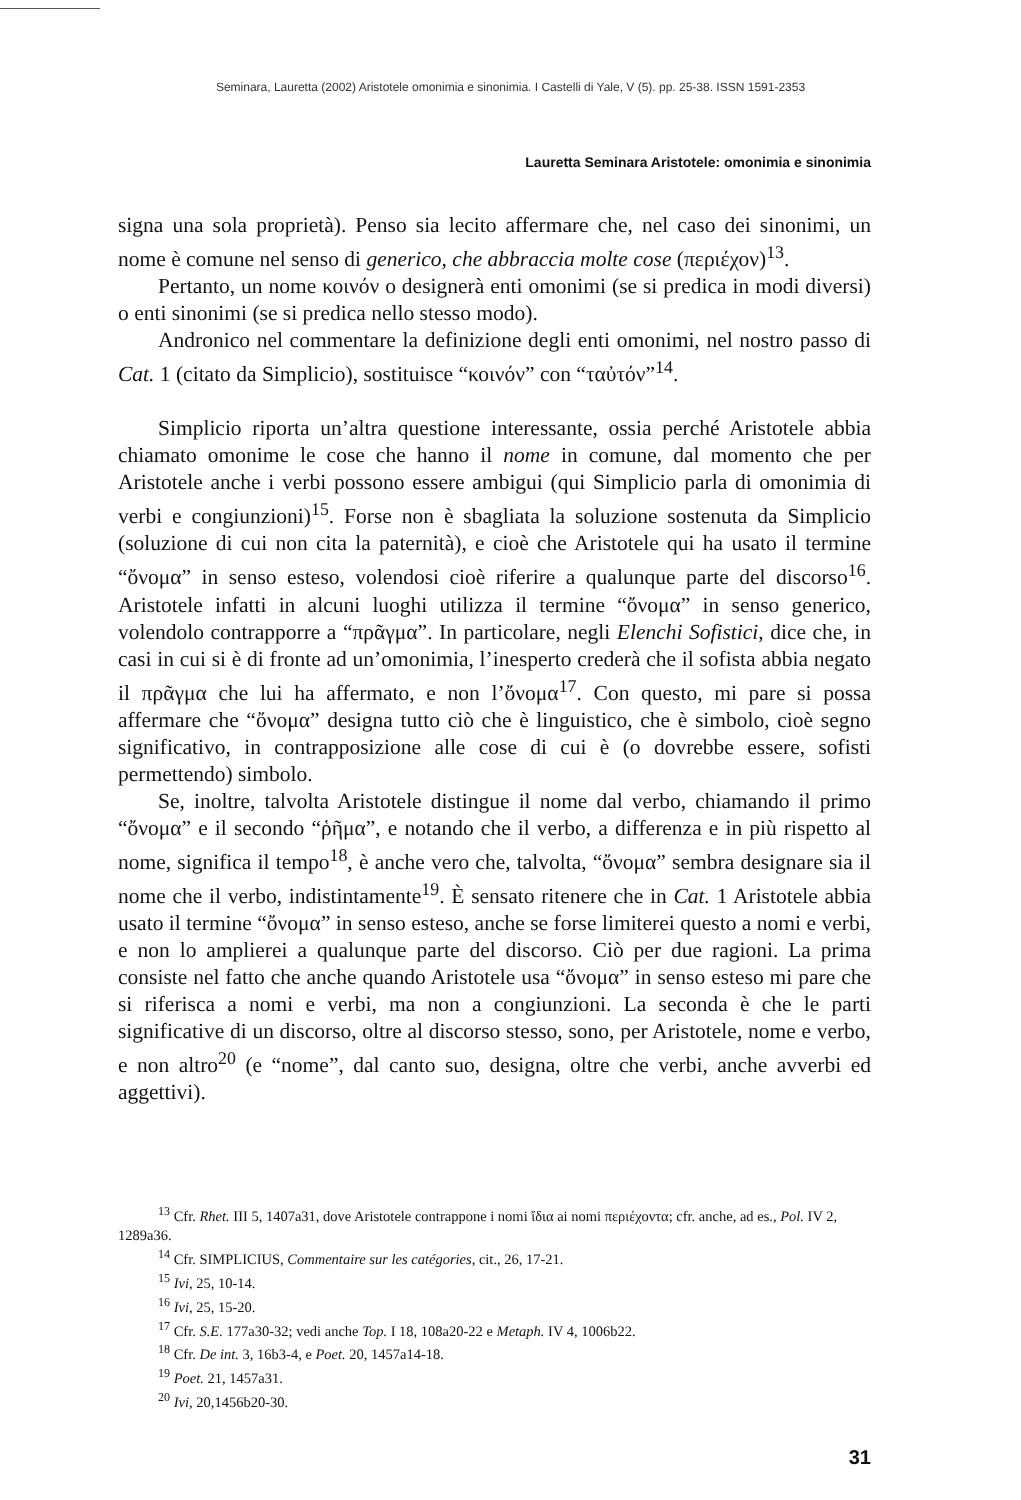Seminara, Lauretta (2002) Aristotele omonimia e sinonimia. I Castelli di Yale, V (5). pp. 25-38. ISSN 1591-2353
Lauretta Seminara Aristotele: omonimia e sinonimia
signa una sola proprietà). Penso sia lecito affermare che, nel caso dei sinonimi, un nome è comune nel senso di generico, che abbraccia molte cose (περιέχον)<sup>13</sup>.
Pertanto, un nome κοινόν o designerà enti omonimi (se si predica in modi diversi) o enti sinonimi (se si predica nello stesso modo).
Andronico nel commentare la definizione degli enti omonimi, nel nostro passo di Cat. 1 (citato da Simplicio), sostituisce “κοινόν” con “ταὐτόν”<sup>14</sup>.
Simplicio riporta un’altra questione interessante, ossia perché Aristotele abbia chiamato omonime le cose che hanno il nome in comune, dal momento che per Aristotele anche i verbi possono essere ambigui (qui Simplicio parla di omonimia di verbi e congiunzioni)<sup>15</sup>. Forse non è sbagliata la soluzione sostenuta da Simplicio (soluzione di cui non cita la paternità), e cioè che Aristotele qui ha usato il termine “ὄνομα” in senso esteso, volendosi cioè riferire a qualunque parte del discorso<sup>16</sup>. Aristotele infatti in alcuni luoghi utilizza il termine “ὄνομα” in senso generico, volendolo contrapporre a “πρᾶγμα”. In particolare, negli Elenchi Sofistici, dice che, in casi in cui si è di fronte ad un’omonimia, l’inesperto crederà che il sofista abbia negato il πρᾶγμα che lui ha affermato, e non l’ὄνομα<sup>17</sup>. Con questo, mi pare si possa affermare che “ὄνομα” designa tutto ciò che è linguistico, che è simbolo, cioè segno significativo, in contrapposizione alle cose di cui è (o dovrebbe essere, sofisti permettendo) simbolo.
Se, inoltre, talvolta Aristotele distingue il nome dal verbo, chiamando il primo “ὄνομα” e il secondo “ῥῆμα”, e notando che il verbo, a differenza e in più rispetto al nome, significa il tempo<sup>18</sup>, è anche vero che, talvolta, “ὄνομα” sembra designare sia il nome che il verbo, indistintamente<sup>19</sup>. È sensato ritenere che in Cat. 1 Aristotele abbia usato il termine “ὄνομα” in senso esteso, anche se forse limiterei questo a nomi e verbi, e non lo amplierei a qualunque parte del discorso. Ciò per due ragioni. La prima consiste nel fatto che anche quando Aristotele usa “ὄνομα” in senso esteso mi pare che si riferisca a nomi e verbi, ma non a congiunzioni. La seconda è che le parti significative di un discorso, oltre al discorso stesso, sono, per Aristotele, nome e verbo, e non altro<sup>20</sup> (e “nome”, dal canto suo, designa, oltre che verbi, anche avverbi ed aggettivi).
<sup>13</sup> Cfr. Rhet. III 5, 1407a31, dove Aristotele contrappone i nomi ἴδια ai nomi περιέχοντα; cfr. anche, ad es., Pol. IV 2, 1289a36.
<sup>14</sup> Cfr. SIMPLICIUS, Commentaire sur les catégories, cit., 26, 17-21.
<sup>15</sup> Ivi, 25, 10-14.
<sup>16</sup> Ivi, 25, 15-20.
<sup>17</sup> Cfr. S.E. 177a30-32; vedi anche Top. I 18, 108a20-22 e Metaph. IV 4, 1006b22.
<sup>18</sup> Cfr. De int. 3, 16b3-4, e Poet. 20, 1457a14-18.
<sup>19</sup> Poet. 21, 1457a31.
<sup>20</sup> Ivi, 20,1456b20-30.
31